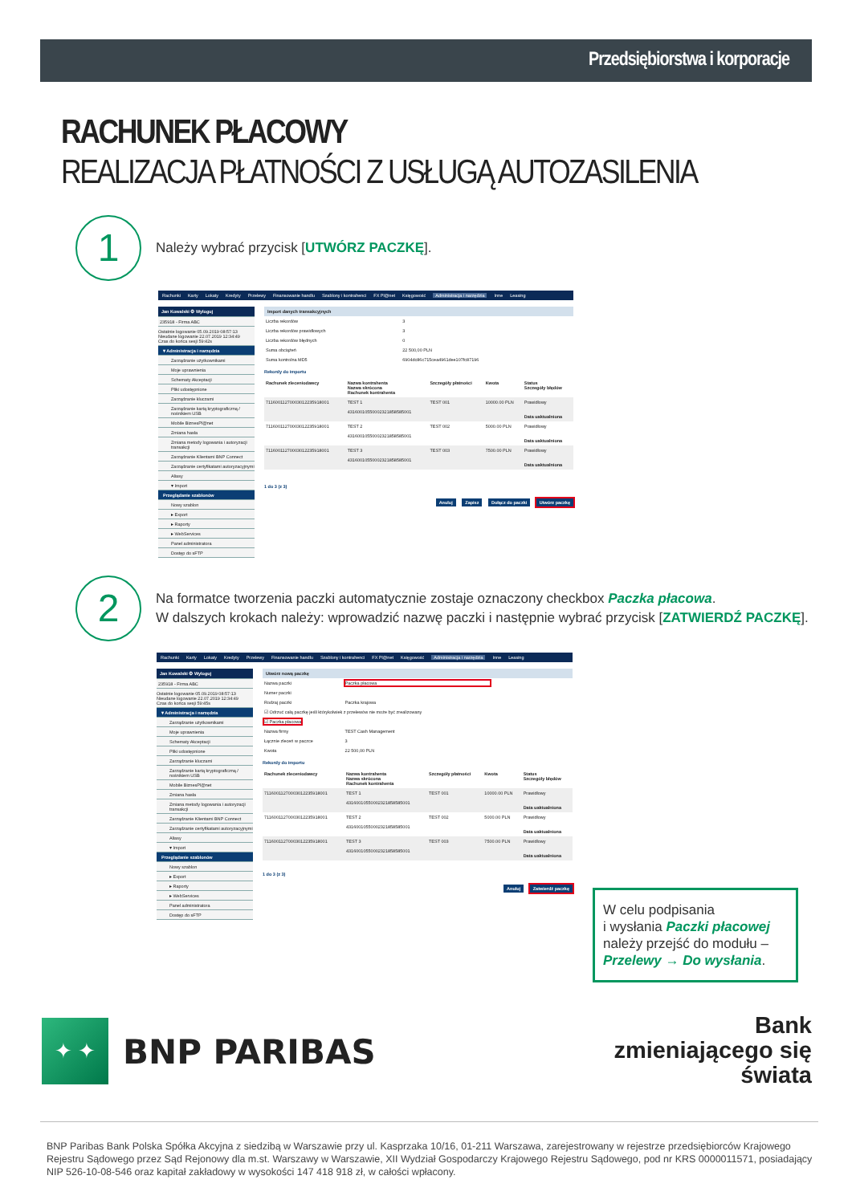Przedsiębiorstwa i korporacje
RACHUNEK PŁACOWY
REALIZACJA PŁATNOŚCI Z USŁUGĄ AUTOZASILENIA
1
Należy wybrać przycisk [UTWÓRZ PACZKĘ].
Rachunki Karty Lokaty Kredyty Przelewy Finansowanie handlu Szablony i kontrahenci FX Pl@net Księgowość Administracja i narzędzia Inne Leasing
Jan Kowalski ⚙ Wyloguj
235918 - Firma ABC
Ostatnie logowanie 05.09.2019 08:57:13
Nieudane logowanie 22.07.2019 12:34:49
Czas do końca sesji 59:42s
▾ Administracja i narzędzia
Zarządzanie użytkownikami
Moje uprawnienia
Schematy Akceptacji
Pliki udostępnione
Zarządzanie kluczami
Zarządzanie kartą kryptograficzną / nośnikiem USB
Mobile BiznesPl@net
Zmiana hasła
Zmiana metody logowania i autoryzacji transakcji
Zarządzanie Klientami BNP Connect
Zarządzanie certyfikatami autoryzacyjnymi
Aliasy
▾ Import
Przeglądanie szablonów
Nowy szablon
▸ Export
▸ Raporty
▸ WebServices
Panel administratora
Dostęp do sFTP
Import danych transakcyjnych
| Liczba rekordów | 3 |
| Liczba rekordów prawidłowych | 3 |
| Liczba rekordów błędnych | 0 |
| Suma obciążeń | 22 500,00 PLN |
| Suma kontrolna MD5 | 6904dc86c715cea4961dee107fc87196 |
Rekordy do importu
| Rachunek zleceniodawcy | Nazwa kontrahenta Nazwa skrócona Rachunek kontrahenta | Szczegóły płatności | Kwota | Status Szczegóły błędów |
| --- | --- | --- | --- | --- |
| 71160011270003012235918001 | TEST 1 43160010550002321858585001 | TEST 001 | 10000.00 PLN | Prawidłowy Data uaktualniona |
| 71160011270003012235918001 | TEST 2 43160010550002321858585001 | TEST 002 | 5000.00 PLN | Prawidłowy Data uaktualniona |
| 71160011270003012235918001 | TEST 3 43160010550002321858585001 | TEST 003 | 7500.00 PLN | Prawidłowy Data uaktualniona |
1 do 3 (z 3)
Anuluj Zapisz Dołącz do paczki Utwórz paczkę
2
Na formatce tworzenia paczki automatycznie zostaje oznaczony checkbox Paczka płacowa.
W dalszych krokach należy: wprowadzić nazwę paczki i następnie wybrać przycisk [ZATWIERDŹ PACZKĘ].
Rachunki Karty Lokaty Kredyty Przelewy Finansowanie handlu Szablony i kontrahenci FX Pl@net Księgowość Administracja i narzędzia Inne Leasing
Jan Kowalski ⚙ Wyloguj
235918 - Firma ABC
Ostatnie logowanie 05.09.2019 08:57:13
Nieudane logowanie 22.07.2019 12:34:49
Czas do końca sesji 59:45s
▾ Administracja i narzędzia
Zarządzanie użytkownikami
Moje uprawnienia
Schematy Akceptacji
Pliki udostępnione
Zarządzanie kluczami
Zarządzanie kartą kryptograficzną / nośnikiem USB
Mobile BiznesPl@net
Zmiana hasła
Zmiana metody logowania i autoryzacji transakcji
Zarządzanie Klientami BNP Connect
Zarządzanie certyfikatami autoryzacyjnymi
Aliasy
▾ Import
Przeglądanie szablonów
Nowy szablon
▸ Export
▸ Raporty
▸ WebServices
Panel administratora
Dostęp do sFTP
Utwórz nową paczkę
| Nazwa paczki | Paczka płacowa |
| Numer paczki | |
| Rodzaj paczki | Paczka krajowa |
| ☑ Odrzuć całą paczkę jeśli którykolwiek z przelewów nie może być zrealizowany | |
| ☑ Paczka płacowa | |
| Nazwa firmy | TEST Cash Management |
| Łącznie zleceń w paczce | 3 |
| Kwota | 22 500,00 PLN |
Rekordy do importu
| Rachunek zleceniodawcy | Nazwa kontrahenta Nazwa skrócona Rachunek kontrahenta | Szczegóły płatności | Kwota | Status Szczegóły błędów |
| --- | --- | --- | --- | --- |
| 71160011270003012235918001 | TEST 1 43160010550002321858585001 | TEST 001 | 10000.00 PLN | Prawidłowy Data uaktualniona |
| 71160011270003012235918001 | TEST 2 43160010550002321858585001 | TEST 002 | 5000.00 PLN | Prawidłowy Data uaktualniona |
| 71160011270003012235918001 | TEST 3 43160010550002321858585001 | TEST 003 | 7500.00 PLN | Prawidłowy Data uaktualniona |
1 do 3 (z 3)
Anuluj Zatwierdź paczkę
W celu podpisania
i wysłania Paczki płacowej
należy przejść do modułu –
Przelewy → Do wysłania.
✦ ✦
BNP PARIBAS
Bank
zmieniającego się
świata
BNP Paribas Bank Polska Spółka Akcyjna z siedzibą w Warszawie przy ul. Kasprzaka 10/16, 01-211 Warszawa, zarejestrowany w rejestrze przedsiębiorców Krajowego Rejestru Sądowego przez Sąd Rejonowy dla m.st. Warszawy w Warszawie, XII Wydział Gospodarczy Krajowego Rejestru Sądowego, pod nr KRS 0000011571, posiadający NIP 526-10-08-546 oraz kapitał zakładowy w wysokości 147 418 918 zł, w całości wpłacony.